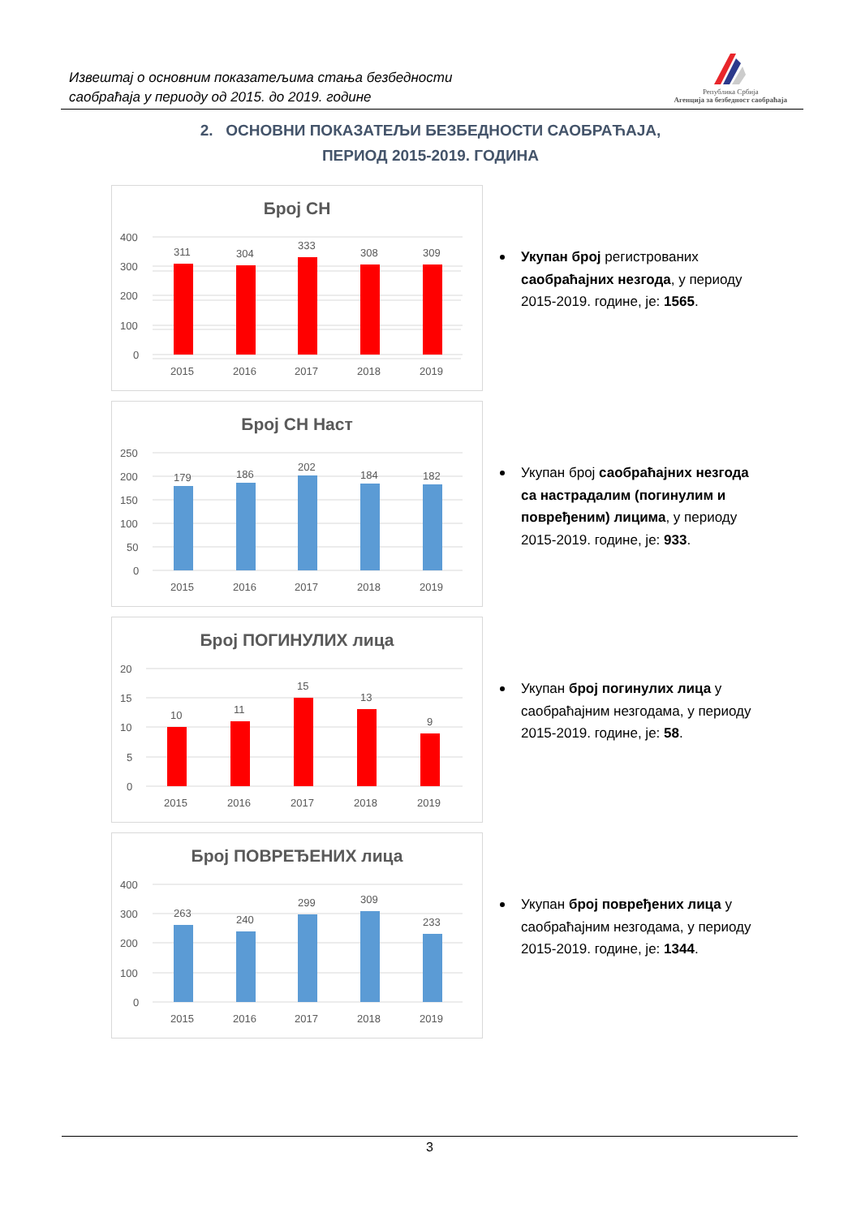Извештај о основним показатељима стања безбедности
саобраћаја у периоду од 2015. до 2019. године
Република Србија
Агенција за безбедност саобраћаја
2. ОСНОВНИ ПОКАЗАТЕЉИ БЕЗБЕДНОСТИ САОБРАЋАЈА,
ПЕРИОД 2015-2019. ГОДИНА
Број СН
Укупан број регистрованих саобраћајних незгода, у периоду 2015-2019. године, је: 1565.
Број СН Наст
Укупан број саобраћајних незгода са настрадалим (погинулим и повређеним) лицима, у периоду 2015-2019. године, је: 933.
Број ПОГИНУЛИХ лица
Укупан број погинулих лица у саобраћајним незгодама, у периоду 2015-2019. године, је: 58.
Број ПОВРЕЂЕНИХ лица
Укупан број повређених лица у саобраћајним незгодама, у периоду 2015-2019. године, је: 1344.
400
300
200
100
0
311
304
333
308
309
2015
2016
2017
2018
2019
250
200
150
100
50
0
179
186
202
184
182
2015
2016
2017
2018
2019
20
15
10
5
0
10
11
15
13
9
2015
2016
2017
2018
2019
400
300
200
100
0
263
240
299
309
233
2015
2016
2017
2018
2019
3